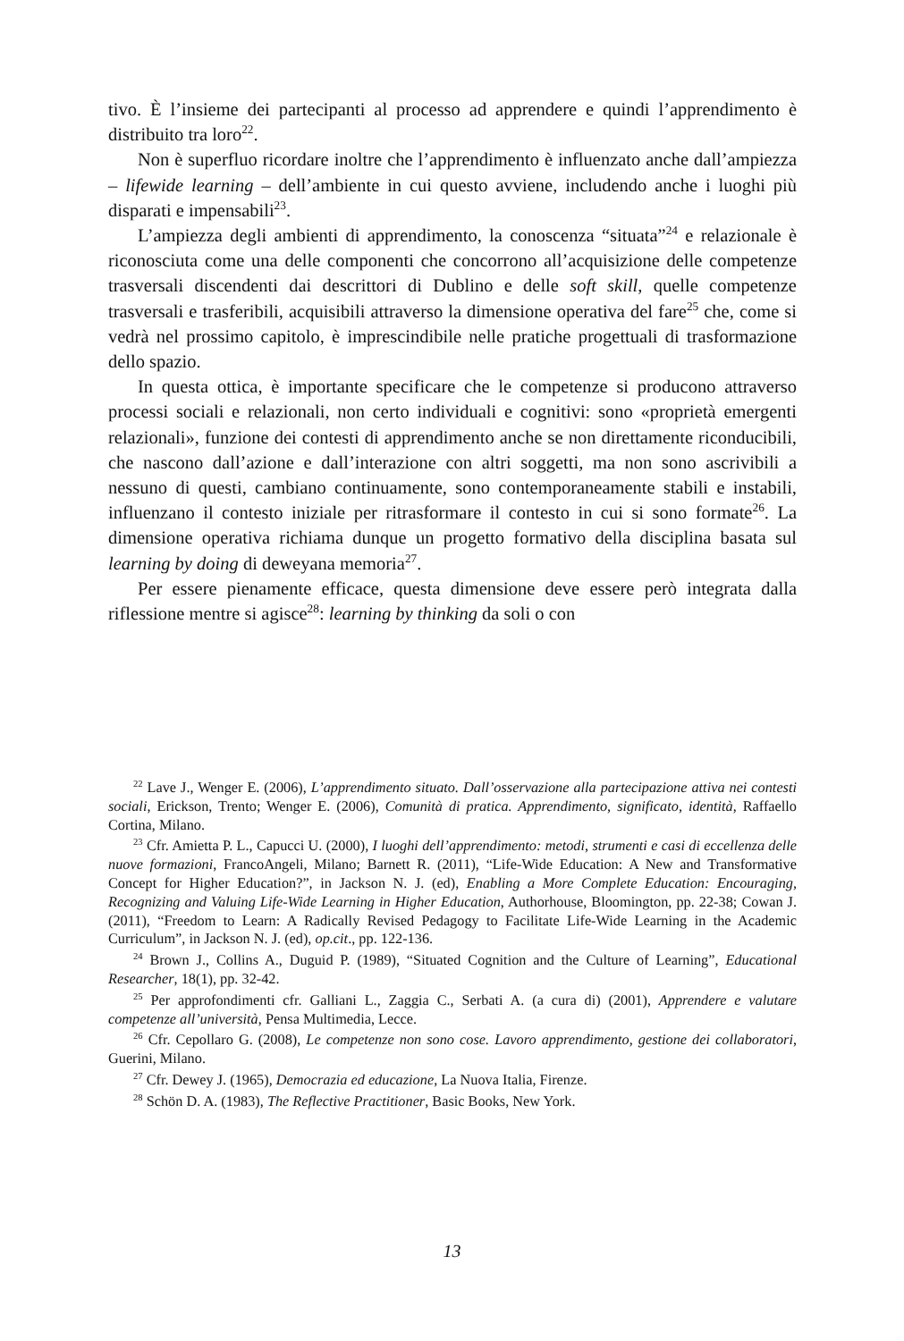tivo. È l’insieme dei partecipanti al processo ad apprendere e quindi l’apprendimento è distribuito tra loro<sup>22</sup>.
Non è superfluo ricordare inoltre che l’apprendimento è influenzato anche dall’ampiezza – lifewide learning – dell’ambiente in cui questo avviene, includendo anche i luoghi più disparati e impensabili<sup>23</sup>.
L’ampiezza degli ambienti di apprendimento, la conoscenza “situata”<sup>24</sup> e relazionale è riconosciuta come una delle componenti che concorrono all’acquisizione delle competenze trasversali discendenti dai descrittori di Dublino e delle soft skill, quelle competenze trasversali e trasferibili, acquisibili attraverso la dimensione operativa del fare<sup>25</sup> che, come si vedrà nel prossimo capitolo, è imprescindibile nelle pratiche progettuali di trasformazione dello spazio.
In questa ottica, è importante specificare che le competenze si producono attraverso processi sociali e relazionali, non certo individuali e cognitivi: sono «proprietà emergenti relazionali», funzione dei contesti di apprendimento anche se non direttamente riconducibili, che nascono dall’azione e dall’interazione con altri soggetti, ma non sono ascrivibili a nessuno di questi, cambiano continuamente, sono contemporaneamente stabili e instabili, influenzano il contesto iniziale per ritrasformare il contesto in cui si sono formate<sup>26</sup>. La dimensione operativa richiama dunque un progetto formativo della disciplina basata sul learning by doing di deweyana memoria<sup>27</sup>.
Per essere pienamente efficace, questa dimensione deve essere però integrata dalla riflessione mentre si agisce<sup>28</sup>: learning by thinking da soli o con
<sup>22</sup> Lave J., Wenger E. (2006), L’apprendimento situato. Dall’osservazione alla partecipazione attiva nei contesti sociali, Erickson, Trento; Wenger E. (2006), Comunità di pratica. Apprendimento, significato, identità, Raffaello Cortina, Milano.
<sup>23</sup> Cfr. Amietta P. L., Capucci U. (2000), I luoghi dell’apprendimento: metodi, strumenti e casi di eccellenza delle nuove formazioni, FrancoAngeli, Milano; Barnett R. (2011), “Life-Wide Education: A New and Transformative Concept for Higher Education?”, in Jackson N. J. (ed), Enabling a More Complete Education: Encouraging, Recognizing and Valuing Life-Wide Learning in Higher Education, Authorhouse, Bloomington, pp. 22-38; Cowan J. (2011), “Freedom to Learn: A Radically Revised Pedagogy to Facilitate Life-Wide Learning in the Academic Curriculum”, in Jackson N. J. (ed), op.cit., pp. 122-136.
<sup>24</sup> Brown J., Collins A., Duguid P. (1989), “Situated Cognition and the Culture of Learning”, Educational Researcher, 18(1), pp. 32-42.
<sup>25</sup> Per approfondimenti cfr. Galliani L., Zaggia C., Serbati A. (a cura di) (2001), Apprendere e valutare competenze all’università, Pensa Multimedia, Lecce.
<sup>26</sup> Cfr. Cepollaro G. (2008), Le competenze non sono cose. Lavoro apprendimento, gestione dei collaboratori, Guerini, Milano.
<sup>27</sup> Cfr. Dewey J. (1965), Democrazia ed educazione, La Nuova Italia, Firenze.
<sup>28</sup> Schön D. A. (1983), The Reflective Practitioner, Basic Books, New York.
13